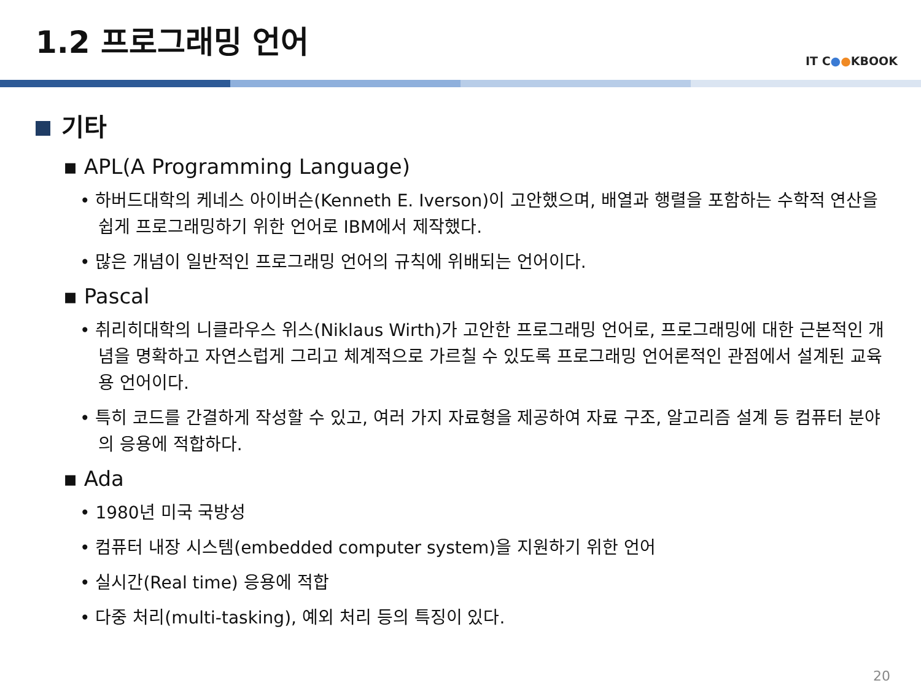1.2 프로그래밍 언어
IT C●●KBOOK
기타
▪ APL(A Programming Language)
• 하버드대학의 케네스 아이버슨(Kenneth E. Iverson)이 고안했으며, 배열과 행렬을 포함하는 수학적 연산을 쉽게 프로그래밍하기 위한 언어로 IBM에서 제작했다.
• 많은 개념이 일반적인 프로그래밍 언어의 규칙에 위배되는 언어이다.
▪ Pascal
• 취리히대학의 니클라우스 위스(Niklaus Wirth)가 고안한 프로그래밍 언어로, 프로그래밍에 대한 근본적인 개념을 명확하고 자연스럽게 그리고 체계적으로 가르칠 수 있도록 프로그래밍 언어론적인 관점에서 설계된 교육용 언어이다.
• 특히 코드를 간결하게 작성할 수 있고, 여러 가지 자료형을 제공하여 자료 구조, 알고리즘 설계 등 컴퓨터 분야의 응용에 적합하다.
▪ Ada
• 1980년 미국 국방성
• 컴퓨터 내장 시스템(embedded computer system)을 지원하기 위한 언어
• 실시간(Real time) 응용에 적합
• 다중 처리(multi-tasking), 예외 처리 등의 특징이 있다.
20